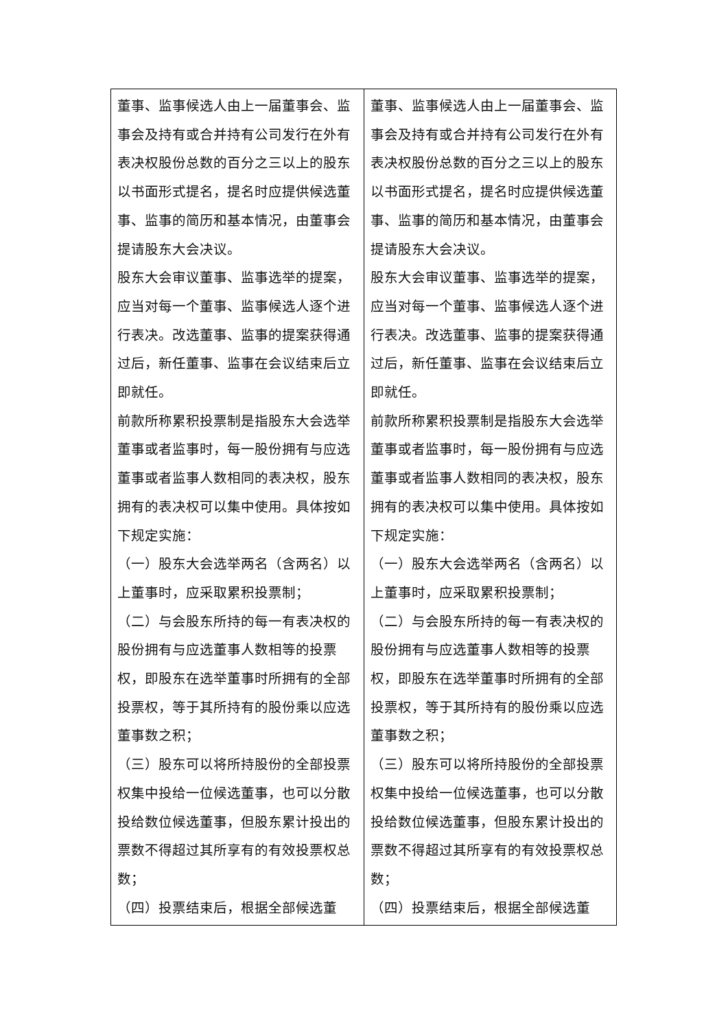| 董事、监事候选人由上一届董事会、监事会及持有或合并持有公司发行在外有表决权股份总数的百分之三以上的股东以书面形式提名，提名时应提供候选董事、监事的简历和基本情况，由董事会提请股东大会决议。 股东大会审议董事、监事选举的提案，应当对每一个董事、监事候选人逐个进行表决。改选董事、监事的提案获得通过后，新任董事、监事在会议结束后立即就任。 前款所称累积投票制是指股东大会选举董事或者监事时，每一股份拥有与应选董事或者监事人数相同的表决权，股东拥有的表决权可以集中使用。具体按如下规定实施： （一）股东大会选举两名（含两名）以上董事时，应采取累积投票制； （二）与会股东所持的每一有表决权的股份拥有与应选董事人数相等的投票权，即股东在选举董事时所拥有的全部投票权，等于其所持有的股份乘以应选董事数之积； （三）股东可以将所持股份的全部投票权集中投给一位候选董事，也可以分散投给数位候选董事，但股东累计投出的票数不得超过其所享有的有效投票权总数； （四）投票结束后，根据全部候选董 | 董事、监事候选人由上一届董事会、监事会及持有或合并持有公司发行在外有表决权股份总数的百分之三以上的股东以书面形式提名，提名时应提供候选董事、监事的简历和基本情况，由董事会提请股东大会决议。 股东大会审议董事、监事选举的提案，应当对每一个董事、监事候选人逐个进行表决。改选董事、监事的提案获得通过后，新任董事、监事在会议结束后立即就任。 前款所称累积投票制是指股东大会选举董事或者监事时，每一股份拥有与应选董事或者监事人数相同的表决权，股东拥有的表决权可以集中使用。具体按如下规定实施： （一）股东大会选举两名（含两名）以上董事时，应采取累积投票制； （二）与会股东所持的每一有表决权的股份拥有与应选董事人数相等的投票权，即股东在选举董事时所拥有的全部投票权，等于其所持有的股份乘以应选董事数之积； （三）股东可以将所持股份的全部投票权集中投给一位候选董事，也可以分散投给数位候选董事，但股东累计投出的票数不得超过其所享有的有效投票权总数； （四）投票结束后，根据全部候选董 |